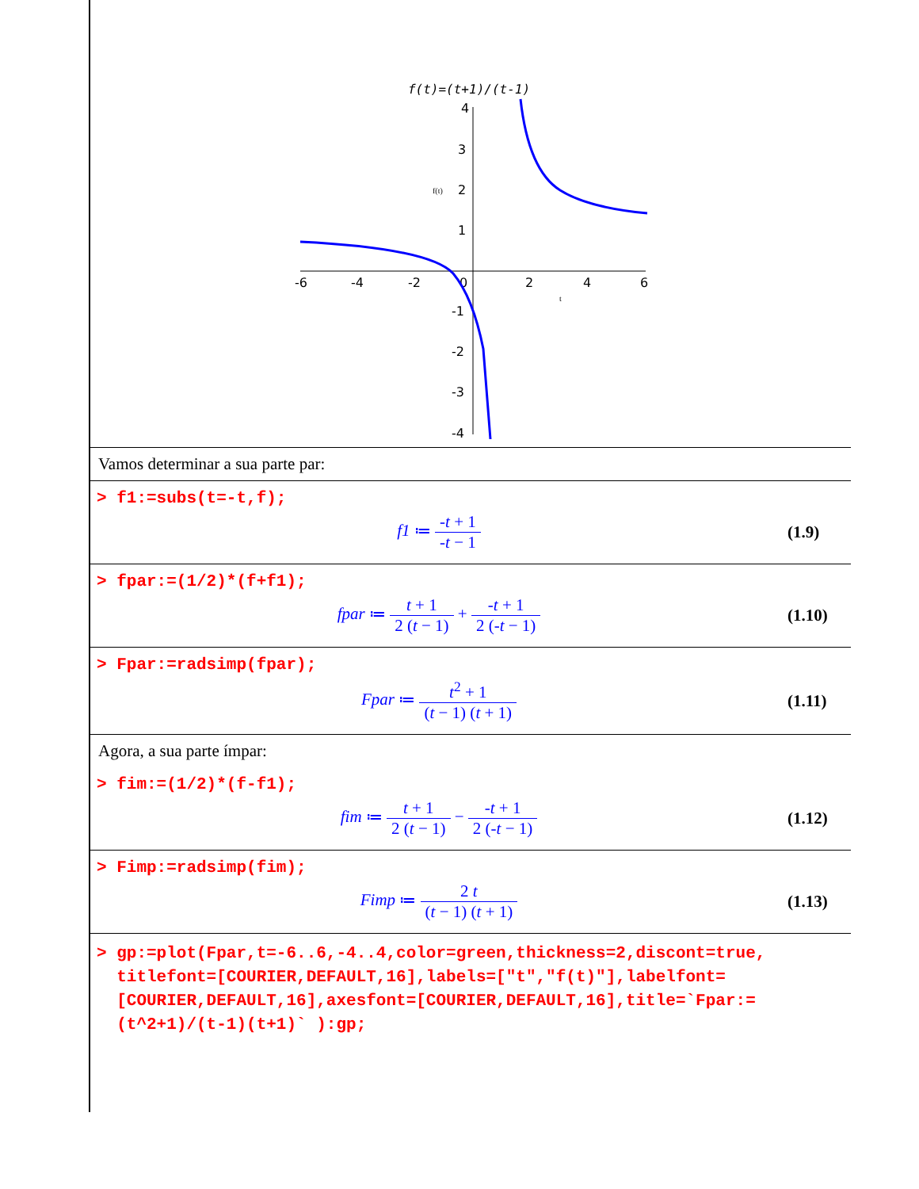f(t)=(t+1)/(t-1)
4
3
2
1
-1
-2
-3
-4
-6
-4
-2
0
2
4
6
f(t)
t
Vamos determinar a sua parte par:
> f1:=subs(t=-t,f);
f1 ≔ -t + 1 -t − 1 (1.9)
> fpar:=(1/2)*(f+f1);
fpar ≔ t + 1 2 (t − 1) + -t + 1 2 (-t − 1)
(1.10)
> Fpar:=radsimp(fpar);
Fpar ≔ t<sup>2</sup> + 1 (t − 1) (t + 1) (1.11)
Agora, a sua parte ímpar:
> fim:=(1/2)*(f-f1);
fim ≔ t + 1 2 (t − 1) − -t + 1 2 (-t − 1)
(1.12)
> Fimp:=radsimp(fim);
Fimp ≔ 2 t (t − 1) (t + 1) (1.13)
> gp:=plot(Fpar,t=-6..6,-4..4,color=green,thickness=2,discont=true,
titlefont=[COURIER,DEFAULT,16],labels=["t","f(t)"],labelfont=
[COURIER,DEFAULT,16],axesfont=[COURIER,DEFAULT,16],title=`Fpar:=
(t^2+1)/(t-1)(t+1)` ):gp;